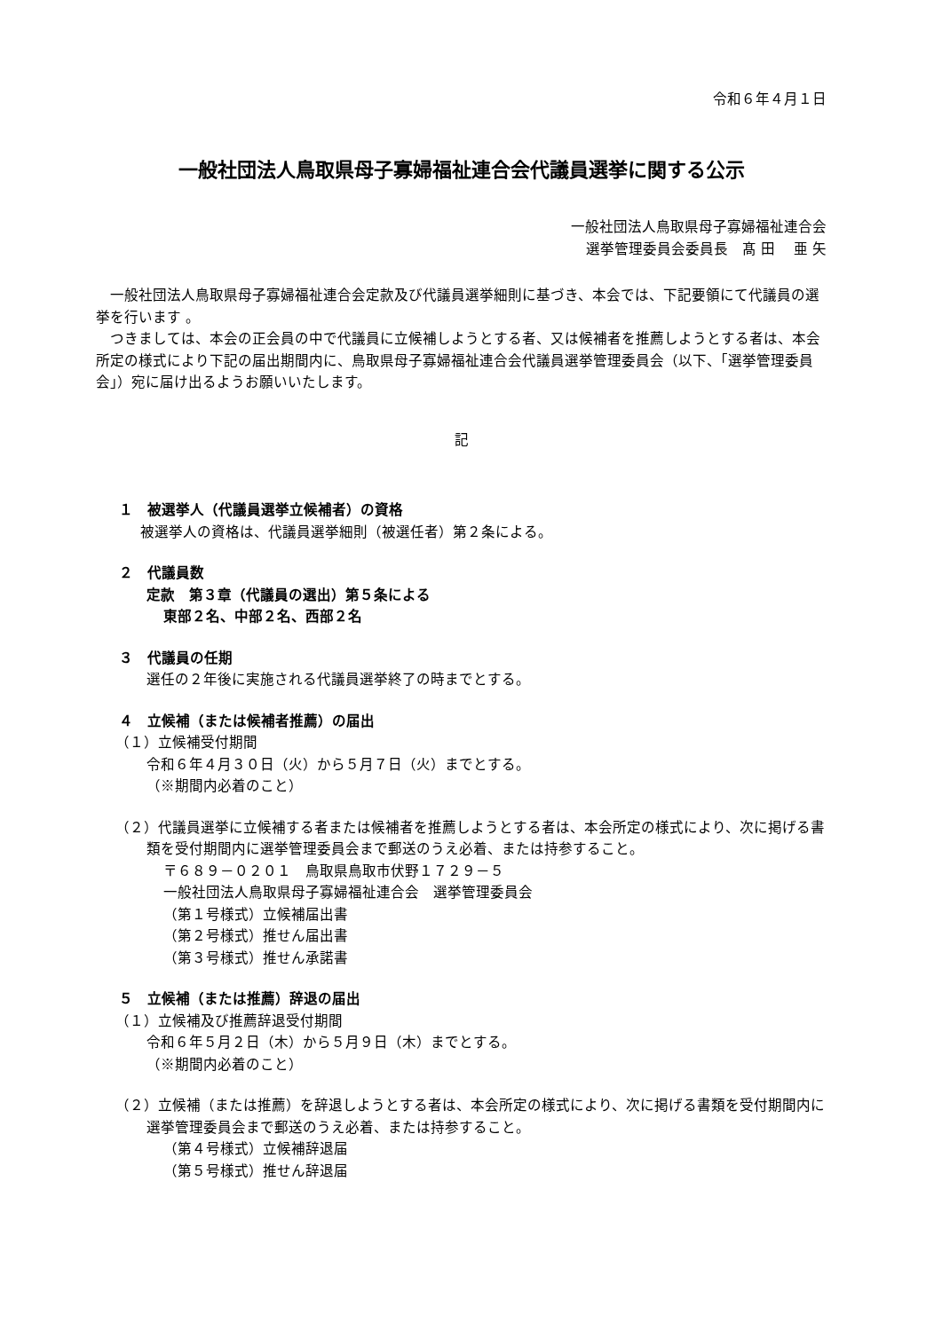令和６年４月１日
一般社団法人鳥取県母子寡婦福祉連合会代議員選挙に関する公示
一般社団法人鳥取県母子寡婦福祉連合会
選挙管理委員会委員長　髙 田　 亜 矢
　一般社団法人鳥取県母子寡婦福祉連合会定款及び代議員選挙細則に基づき、本会では、下記要領にて代議員の選挙を行います 。
　つきましては、本会の正会員の中で代議員に立候補しようとする者、又は候補者を推薦しようとする者は、本会所定の様式により下記の届出期間内に、鳥取県母子寡婦福祉連合会代議員選挙管理委員会（以下、「選挙管理委員会」）宛に届け出るようお願いいたします。
記
１　被選挙人（代議員選挙立候補者）の資格
被選挙人の資格は、代議員選挙細則（被選任者）第２条による。
２　代議員数
定款　第３章（代議員の選出）第５条による
東部２名、中部２名、西部２名
３　代議員の任期
選任の２年後に実施される代議員選挙終了の時までとする。
４　立候補（または候補者推薦）の届出
（１）立候補受付期間
令和６年４月３０日（火）から５月７日（火）までとする。
（※期間内必着のこと）
（２）代議員選挙に立候補する者または候補者を推薦しようとする者は、本会所定の様式により、次に掲げる書類を受付期間内に選挙管理委員会まで郵送のうえ必着、または持参すること。
〒６８９－０２０１　鳥取県鳥取市伏野１７２９－５
一般社団法人鳥取県母子寡婦福祉連合会　選挙管理委員会
（第１号様式）立候補届出書
（第２号様式）推せん届出書
（第３号様式）推せん承諾書
５　立候補（または推薦）辞退の届出
（１）立候補及び推薦辞退受付期間
令和６年５月２日（木）から５月９日（木）までとする。
（※期間内必着のこと）
（２）立候補（または推薦）を辞退しようとする者は、本会所定の様式により、次に掲げる書類を受付期間内に選挙管理委員会まで郵送のうえ必着、または持参すること。
（第４号様式）立候補辞退届
（第５号様式）推せん辞退届